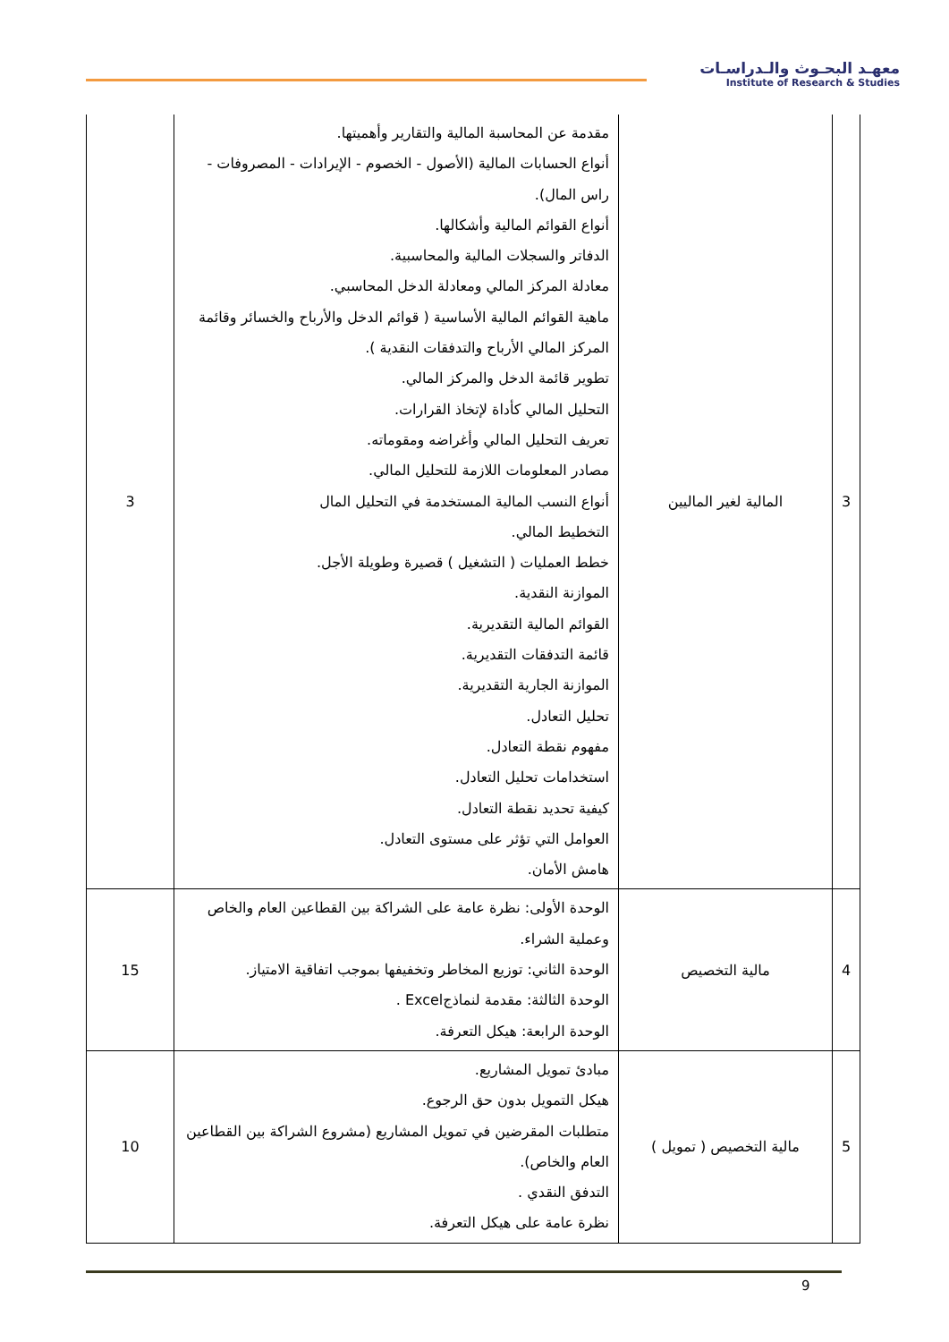معهـد البحـوث والـدراسـات
Institute of Research & Studies
| 3 | المالية لغير الماليين | مقدمة عن المحاسبة المالية والتقارير وأهميتها. أنواع الحسابات المالية (الأصول - الخصوم - الإيرادات - المصروفات - راس المال). أنواع القوائم المالية وأشكالها. الدفاتر والسجلات المالية والمحاسبية. معادلة المركز المالي ومعادلة الدخل المحاسبي. ماهية القوائم المالية الأساسية ( قوائم الدخل والأرباح والخسائر وقائمة المركز المالي الأرباح والتدفقات النقدية ). تطوير قائمة الدخل والمركز المالي. التحليل المالي كأداة لإتخاذ القرارات. تعريف التحليل المالي وأغراضه ومقوماته. مصادر المعلومات اللازمة للتحليل المالي. أنواع النسب المالية المستخدمة في التحليل المال التخطيط المالي. خطط العمليات ( التشغيل ) قصيرة وطويلة الأجل. الموازنة النقدية. القوائم المالية التقديرية. قائمة التدفقات التقديرية. الموازنة الجارية التقديرية. تحليل التعادل. مفهوم نقطة التعادل. استخدامات تحليل التعادل. كيفية تحديد نقطة التعادل. العوامل التي تؤثر على مستوى التعادل. هامش الأمان. | 3 |
| 4 | مالية التخصيص | الوحدة الأولى: نظرة عامة على الشراكة بين القطاعين العام والخاص وعملية الشراء. الوحدة الثاني: توزيع المخاطر وتخفيفها بموجب اتفاقية الامتياز. الوحدة الثالثة: مقدمة لنماذجExcel . الوحدة الرابعة: هيكل التعرفة. | 15 |
| 5 | مالية التخصيص ( تمويل ) | مبادئ تمويل المشاريع. هيكل التمويل بدون حق الرجوع. متطلبات المقرضين في تمويل المشاريع (مشروع الشراكة بين القطاعين العام والخاص). التدفق النقدي . نظرة عامة على هيكل التعرفة. | 10 |
9